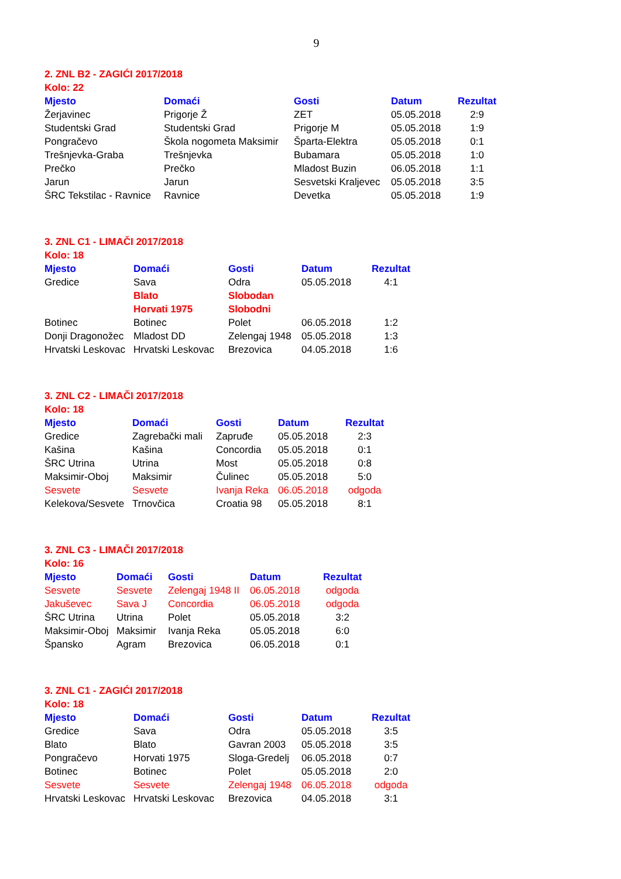9
2. ZNL B2 - ZAGIĆI 2017/2018
Kolo: 22
| Mjesto | Domaći | Gosti | Datum | Rezultat |
| --- | --- | --- | --- | --- |
| Žerjavinec | Prigorje Ž | ZET | 05.05.2018 | 2:9 |
| Studentski Grad | Studentski Grad | Prigorje M | 05.05.2018 | 1:9 |
| Pongračevo | Škola nogometa Maksimir | Šparta-Elektra | 05.05.2018 | 0:1 |
| Trešnjevka-Graba | Trešnjevka | Bubamara | 05.05.2018 | 1:0 |
| Prečko | Prečko | Mladost Buzin | 06.05.2018 | 1:1 |
| Jarun | Jarun | Sesvetski Kraljevec | 05.05.2018 | 3:5 |
| ŠRC Tekstilac - Ravnice | Ravnice | Devetka | 05.05.2018 | 1:9 |
3. ZNL C1 - LIMAČI 2017/2018
Kolo: 18
| Mjesto | Domaći | Gosti | Datum | Rezultat |
| --- | --- | --- | --- | --- |
| Gredice | Sava | Odra | 05.05.2018 | 4:1 |
| | Blato | Slobodan | | |
| | Horvati 1975 | Slobodni | | |
| Botinec | Botinec | Polet | 06.05.2018 | 1:2 |
| Donji Dragonožec | Mladost DD | Zelengaj 1948 | 05.05.2018 | 1:3 |
| Hrvatski Leskovac | Hrvatski Leskovac | Brezovica | 04.05.2018 | 1:6 |
3. ZNL C2 - LIMAČI 2017/2018
Kolo: 18
| Mjesto | Domaći | Gosti | Datum | Rezultat |
| --- | --- | --- | --- | --- |
| Gredice | Zagrebački mali | Zapruđe | 05.05.2018 | 2:3 |
| Kašina | Kašina | Concordia | 05.05.2018 | 0:1 |
| ŠRC Utrina | Utrina | Most | 05.05.2018 | 0:8 |
| Maksimir-Oboj | Maksimir | Čulinec | 05.05.2018 | 5:0 |
| Sesvete | Sesvete | Ivanja Reka | 06.05.2018 | odgoda |
| Kelekova/Sesvete | Trnovčica | Croatia 98 | 05.05.2018 | 8:1 |
3. ZNL C3 - LIMAČI 2017/2018
Kolo: 16
| Mjesto | Domaći | Gosti | Datum | Rezultat |
| --- | --- | --- | --- | --- |
| Sesvete | Sesvete | Zelengaj 1948 II | 06.05.2018 | odgoda |
| Jakuševec | Sava J | Concordia | 06.05.2018 | odgoda |
| ŠRC Utrina | Utrina | Polet | 05.05.2018 | 3:2 |
| Maksimir-Oboj | Maksimir | Ivanja Reka | 05.05.2018 | 6:0 |
| Špansko | Agram | Brezovica | 06.05.2018 | 0:1 |
3. ZNL C1 - ZAGIĆI 2017/2018
Kolo: 18
| Mjesto | Domaći | Gosti | Datum | Rezultat |
| --- | --- | --- | --- | --- |
| Gredice | Sava | Odra | 05.05.2018 | 3:5 |
| Blato | Blato | Gavran 2003 | 05.05.2018 | 3:5 |
| Pongračevo | Horvati 1975 | Sloga-Gredelj | 06.05.2018 | 0:7 |
| Botinec | Botinec | Polet | 05.05.2018 | 2:0 |
| Sesvete | Sesvete | Zelengaj 1948 | 06.05.2018 | odgoda |
| Hrvatski Leskovac | Hrvatski Leskovac | Brezovica | 04.05.2018 | 3:1 |